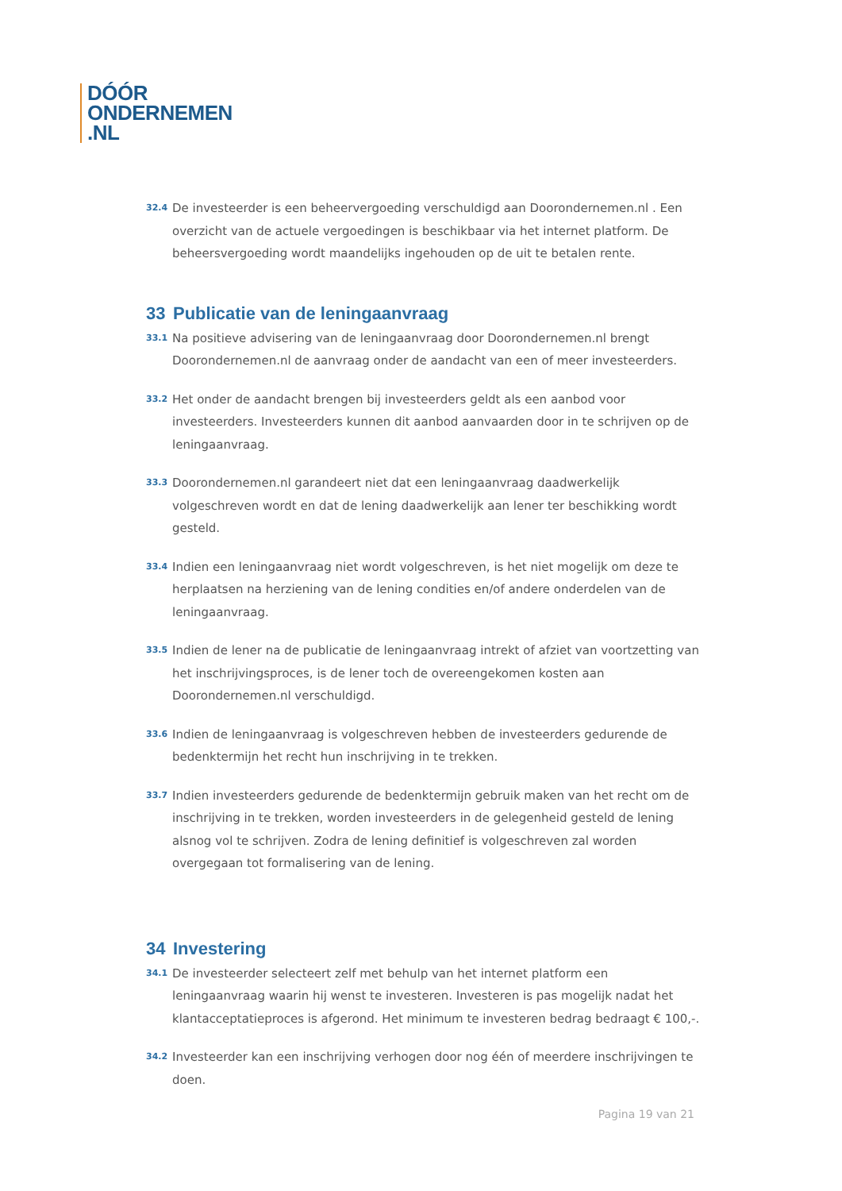DÓÓR
ONDERNEMEN
.NL
32.4 De investeerder is een beheervergoeding verschuldigd aan Doorondernemen.nl . Een overzicht van de actuele vergoedingen is beschikbaar via het internet platform. De beheersvergoeding wordt maandelijks ingehouden op de uit te betalen rente.
33 Publicatie van de leningaanvraag
33.1 Na positieve advisering van de leningaanvraag door Doorondernemen.nl brengt Doorondernemen.nl de aanvraag onder de aandacht van een of meer investeerders.
33.2 Het onder de aandacht brengen bij investeerders geldt als een aanbod voor investeerders. Investeerders kunnen dit aanbod aanvaarden door in te schrijven op de leningaanvraag.
33.3 Doorondernemen.nl garandeert niet dat een leningaanvraag daadwerkelijk volgeschreven wordt en dat de lening daadwerkelijk aan lener ter beschikking wordt gesteld.
33.4 Indien een leningaanvraag niet wordt volgeschreven, is het niet mogelijk om deze te herplaatsen na herziening van de lening condities en/of andere onderdelen van de leningaanvraag.
33.5 Indien de lener na de publicatie de leningaanvraag intrekt of afziet van voortzetting van het inschrijvingsproces, is de lener toch de overeengekomen kosten aan Doorondernemen.nl verschuldigd.
33.6 Indien de leningaanvraag is volgeschreven hebben de investeerders gedurende de bedenktermijn het recht hun inschrijving in te trekken.
33.7 Indien investeerders gedurende de bedenktermijn gebruik maken van het recht om de inschrijving in te trekken, worden investeerders in de gelegenheid gesteld de lening alsnog vol te schrijven. Zodra de lening definitief is volgeschreven zal worden overgegaan tot formalisering van de lening.
34 Investering
34.1 De investeerder selecteert zelf met behulp van het internet platform een leningaanvraag waarin hij wenst te investeren. Investeren is pas mogelijk nadat het klantacceptatieproces is afgerond. Het minimum te investeren bedrag bedraagt € 100,-.
34.2 Investeerder kan een inschrijving verhogen door nog één of meerdere inschrijvingen te doen.
Pagina 19 van 21